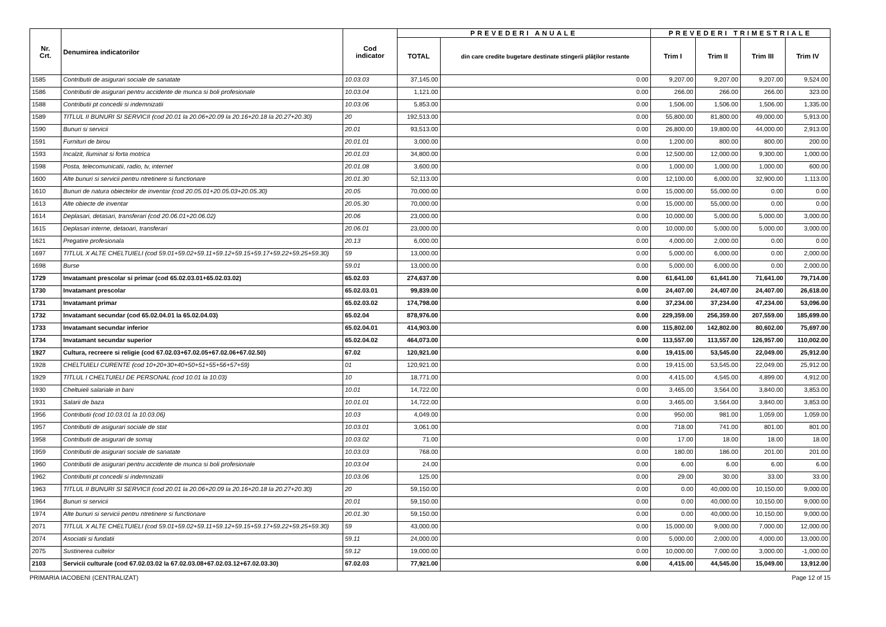| Nr. Crt. | Denumirea indicatorilor | Cod indicator | PREVEDERI ANUALE | | PREVEDERI TRIMESTRIALE | | | |
| --- | --- | --- | --- | --- | --- | --- | --- | --- |
| | | | TOTAL | din care credite bugetare destinate stingerii plăţilor restante | Trim I | Trim II | Trim III | Trim IV |
| 1585 | Contributii de asigurari sociale de sanatate | 10.03.03 | 37,145.00 | 0.00 | 9,207.00 | 9,207.00 | 9,207.00 | 9,524.00 |
| 1586 | Contributii de asigurari pentru accidente de munca si boli profesionale | 10.03.04 | 1,121.00 | 0.00 | 266.00 | 266.00 | 266.00 | 323.00 |
| 1588 | Contributii pt concedii si indemnizatii | 10.03.06 | 5,853.00 | 0.00 | 1,506.00 | 1,506.00 | 1,506.00 | 1,335.00 |
| 1589 | TITLUL II BUNURI SI SERVICII (cod 20.01 la 20.06+20.09 la 20.16+20.18 la 20.27+20.30) | 20 | 192,513.00 | 0.00 | 55,800.00 | 81,800.00 | 49,000.00 | 5,913.00 |
| 1590 | Bunuri si servicii | 20.01 | 93,513.00 | 0.00 | 26,800.00 | 19,800.00 | 44,000.00 | 2,913.00 |
| 1591 | Furnituri de birou | 20.01.01 | 3,000.00 | 0.00 | 1,200.00 | 800.00 | 800.00 | 200.00 |
| 1593 | Incalzit, Iluminat si forta motrica | 20.01.03 | 34,800.00 | 0.00 | 12,500.00 | 12,000.00 | 9,300.00 | 1,000.00 |
| 1598 | Posta, telecomunicatii, radio, tv, internet | 20.01.08 | 3,600.00 | 0.00 | 1,000.00 | 1,000.00 | 1,000.00 | 600.00 |
| 1600 | Alte bunuri si servicii pentru ntretinere si functionare | 20.01.30 | 52,113.00 | 0.00 | 12,100.00 | 6,000.00 | 32,900.00 | 1,113.00 |
| 1610 | Bunuri de natura obiectelor de inventar (cod 20.05.01+20.05.03+20.05.30) | 20.05 | 70,000.00 | 0.00 | 15,000.00 | 55,000.00 | 0.00 | 0.00 |
| 1613 | Alte obiecte de inventar | 20.05.30 | 70,000.00 | 0.00 | 15,000.00 | 55,000.00 | 0.00 | 0.00 |
| 1614 | Deplasari, detasari, transferari (cod 20.06.01+20.06.02) | 20.06 | 23,000.00 | 0.00 | 10,000.00 | 5,000.00 | 5,000.00 | 3,000.00 |
| 1615 | Deplasari interne, detaoari, transferari | 20.06.01 | 23,000.00 | 0.00 | 10,000.00 | 5,000.00 | 5,000.00 | 3,000.00 |
| 1621 | Pregatire profesionala | 20.13 | 6,000.00 | 0.00 | 4,000.00 | 2,000.00 | 0.00 | 0.00 |
| 1697 | TITLUL X ALTE CHELTUIELI (cod 59.01+59.02+59.11+59.12+59.15+59.17+59.22+59.25+59.30) | 59 | 13,000.00 | 0.00 | 5,000.00 | 6,000.00 | 0.00 | 2,000.00 |
| 1698 | Burse | 59.01 | 13,000.00 | 0.00 | 5,000.00 | 6,000.00 | 0.00 | 2,000.00 |
| 1729 | Invatamant prescolar si primar (cod 65.02.03.01+65.02.03.02) | 65.02.03 | 274,637.00 | 0.00 | 61,641.00 | 61,641.00 | 71,641.00 | 79,714.00 |
| 1730 | Invatamant prescolar | 65.02.03.01 | 99,839.00 | 0.00 | 24,407.00 | 24,407.00 | 24,407.00 | 26,618.00 |
| 1731 | Invatamant primar | 65.02.03.02 | 174,798.00 | 0.00 | 37,234.00 | 37,234.00 | 47,234.00 | 53,096.00 |
| 1732 | Invatamant secundar (cod 65.02.04.01 la 65.02.04.03) | 65.02.04 | 878,976.00 | 0.00 | 229,359.00 | 256,359.00 | 207,559.00 | 185,699.00 |
| 1733 | Invatamant secundar inferior | 65.02.04.01 | 414,903.00 | 0.00 | 115,802.00 | 142,802.00 | 80,602.00 | 75,697.00 |
| 1734 | Invatamant secundar superior | 65.02.04.02 | 464,073.00 | 0.00 | 113,557.00 | 113,557.00 | 126,957.00 | 110,002.00 |
| 1927 | Cultura, recreere si religie (cod 67.02.03+67.02.05+67.02.06+67.02.50) | 67.02 | 120,921.00 | 0.00 | 19,415.00 | 53,545.00 | 22,049.00 | 25,912.00 |
| 1928 | CHELTUIELI CURENTE (cod 10+20+30+40+50+51+55+56+57+59) | 01 | 120,921.00 | 0.00 | 19,415.00 | 53,545.00 | 22,049.00 | 25,912.00 |
| 1929 | TITLUL I CHELTUIELI DE PERSONAL (cod 10.01 la 10.03) | 10 | 18,771.00 | 0.00 | 4,415.00 | 4,545.00 | 4,899.00 | 4,912.00 |
| 1930 | Cheltuieli salariale in bani | 10.01 | 14,722.00 | 0.00 | 3,465.00 | 3,564.00 | 3,840.00 | 3,853.00 |
| 1931 | Salarii de baza | 10.01.01 | 14,722.00 | 0.00 | 3,465.00 | 3,564.00 | 3,840.00 | 3,853.00 |
| 1956 | Contributii (cod 10.03.01 la 10.03.06) | 10.03 | 4,049.00 | 0.00 | 950.00 | 981.00 | 1,059.00 | 1,059.00 |
| 1957 | Contributii de asigurari sociale de stat | 10.03.01 | 3,061.00 | 0.00 | 718.00 | 741.00 | 801.00 | 801.00 |
| 1958 | Contributii de asigurari de somaj | 10.03.02 | 71.00 | 0.00 | 17.00 | 18.00 | 18.00 | 18.00 |
| 1959 | Contributii de asigurari sociale de sanatate | 10.03.03 | 768.00 | 0.00 | 180.00 | 186.00 | 201.00 | 201.00 |
| 1960 | Contributii de asigurari pentru accidente de munca si boli profesionale | 10.03.04 | 24.00 | 0.00 | 6.00 | 6.00 | 6.00 | 6.00 |
| 1962 | Contributii pt concedii si indemnizatii | 10.03.06 | 125.00 | 0.00 | 29.00 | 30.00 | 33.00 | 33.00 |
| 1963 | TITLUL II BUNURI SI SERVICII (cod 20.01 la 20.06+20.09 la 20.16+20.18 la 20.27+20.30) | 20 | 59,150.00 | 0.00 | 0.00 | 40,000.00 | 10,150.00 | 9,000.00 |
| 1964 | Bunuri si servicii | 20.01 | 59,150.00 | 0.00 | 0.00 | 40,000.00 | 10,150.00 | 9,000.00 |
| 1974 | Alte bunuri si servicii pentru ntretinere si functionare | 20.01.30 | 59,150.00 | 0.00 | 0.00 | 40,000.00 | 10,150.00 | 9,000.00 |
| 2071 | TITLUL X ALTE CHELTUIELI (cod 59.01+59.02+59.11+59.12+59.15+59.17+59.22+59.25+59.30) | 59 | 43,000.00 | 0.00 | 15,000.00 | 9,000.00 | 7,000.00 | 12,000.00 |
| 2074 | Asociatii si fundatii | 59.11 | 24,000.00 | 0.00 | 5,000.00 | 2,000.00 | 4,000.00 | 13,000.00 |
| 2075 | Sustinerea cultelor | 59.12 | 19,000.00 | 0.00 | 10,000.00 | 7,000.00 | 3,000.00 | -1,000.00 |
| 2103 | Servicii culturale (cod 67.02.03.02 la 67.02.03.08+67.02.03.12+67.02.03.30) | 67.02.03 | 77,921.00 | 0.00 | 4,415.00 | 44,545.00 | 15,049.00 | 13,912.00 |
PRIMARIA IACOBENI (CENTRALIZAT) Page 12 of 15